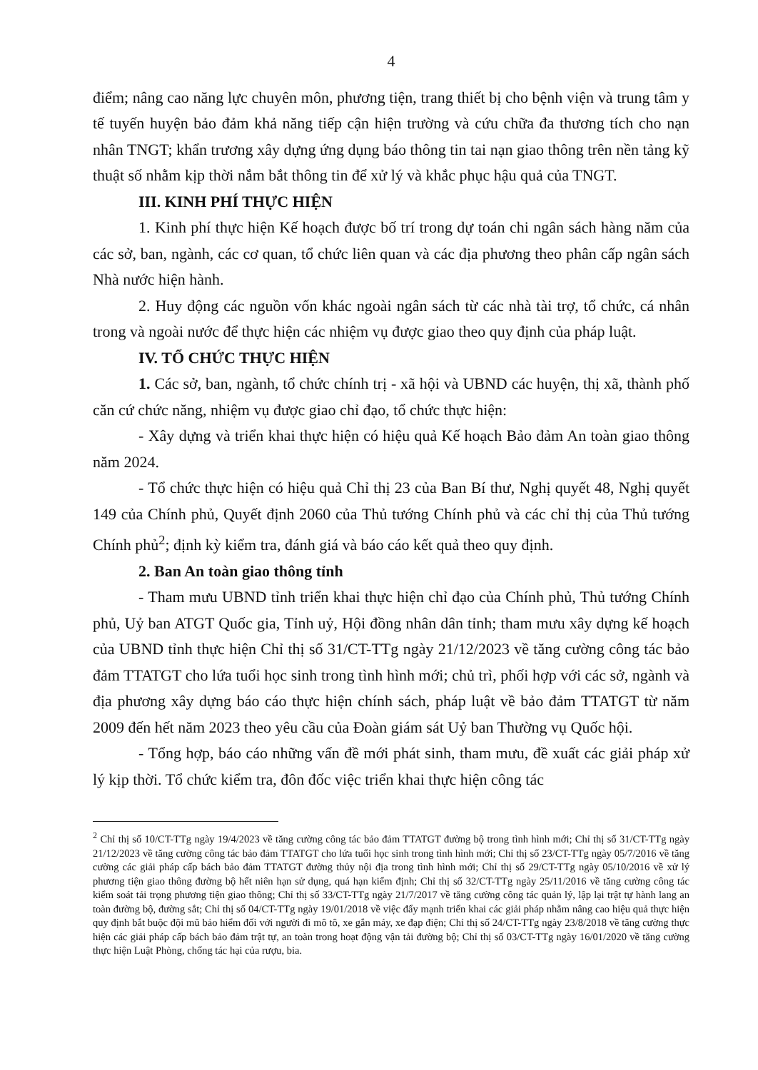4
điểm; nâng cao năng lực chuyên môn, phương tiện, trang thiết bị cho bệnh viện và trung tâm y tế tuyến huyện bảo đảm khả năng tiếp cận hiện trường và cứu chữa đa thương tích cho nạn nhân TNGT; khẩn trương xây dựng ứng dụng báo thông tin tai nạn giao thông trên nền tảng kỹ thuật số nhằm kịp thời nắm bắt thông tin để xử lý và khắc phục hậu quả của TNGT.
III. KINH PHÍ THỰC HIỆN
1. Kinh phí thực hiện Kế hoạch được bố trí trong dự toán chi ngân sách hàng năm của các sở, ban, ngành, các cơ quan, tổ chức liên quan và các địa phương theo phân cấp ngân sách Nhà nước hiện hành.
2. Huy động các nguồn vốn khác ngoài ngân sách từ các nhà tài trợ, tổ chức, cá nhân trong và ngoài nước để thực hiện các nhiệm vụ được giao theo quy định của pháp luật.
IV. TỔ CHỨC THỰC HIỆN
1. Các sở, ban, ngành, tổ chức chính trị - xã hội và UBND các huyện, thị xã, thành phố căn cứ chức năng, nhiệm vụ được giao chỉ đạo, tổ chức thực hiện:
- Xây dựng và triển khai thực hiện có hiệu quả Kế hoạch Bảo đảm An toàn giao thông năm 2024.
- Tổ chức thực hiện có hiệu quả Chỉ thị 23 của Ban Bí thư, Nghị quyết 48, Nghị quyết 149 của Chính phủ, Quyết định 2060 của Thủ tướng Chính phủ và các chỉ thị của Thủ tướng Chính phủ<sup>2</sup>; định kỳ kiểm tra, đánh giá và báo cáo kết quả theo quy định.
2. Ban An toàn giao thông tỉnh
- Tham mưu UBND tỉnh triển khai thực hiện chỉ đạo của Chính phủ, Thủ tướng Chính phủ, Uỷ ban ATGT Quốc gia, Tỉnh uỷ, Hội đồng nhân dân tỉnh; tham mưu xây dựng kế hoạch của UBND tỉnh thực hiện Chỉ thị số 31/CT-TTg ngày 21/12/2023 về tăng cường công tác bảo đảm TTATGT cho lứa tuổi học sinh trong tình hình mới; chủ trì, phối hợp với các sở, ngành và địa phương xây dựng báo cáo thực hiện chính sách, pháp luật về bảo đảm TTATGT từ năm 2009 đến hết năm 2023 theo yêu cầu của Đoàn giám sát Uỷ ban Thường vụ Quốc hội.
- Tổng hợp, báo cáo những vấn đề mới phát sinh, tham mưu, đề xuất các giải pháp xử lý kịp thời. Tổ chức kiểm tra, đôn đốc việc triển khai thực hiện công tác
<sup>2</sup> Chỉ thị số 10/CT-TTg ngày 19/4/2023 về tăng cường công tác bảo đảm TTATGT đường bộ trong tình hình mới; Chỉ thị số 31/CT-TTg ngày 21/12/2023 về tăng cường công tác bảo đảm TTATGT cho lứa tuổi học sinh trong tình hình mới; Chỉ thị số 23/CT-TTg ngày 05/7/2016 về tăng cường các giải pháp cấp bách bảo đảm TTATGT đường thủy nội địa trong tình hình mới; Chỉ thị số 29/CT-TTg ngày 05/10/2016 về xử lý phương tiện giao thông đường bộ hết niên hạn sử dụng, quá hạn kiểm định; Chỉ thị số 32/CT-TTg ngày 25/11/2016 về tăng cường công tác kiểm soát tải trọng phương tiện giao thông; Chỉ thị số 33/CT-TTg ngày 21/7/2017 về tăng cường công tác quản lý, lập lại trật tự hành lang an toàn đường bộ, đường sắt; Chỉ thị số 04/CT-TTg ngày 19/01/2018 về việc đẩy mạnh triển khai các giải pháp nhằm nâng cao hiệu quả thực hiện quy định bắt buộc đội mũ bảo hiểm đối với người đi mô tô, xe gắn máy, xe đạp điện; Chỉ thị số 24/CT-TTg ngày 23/8/2018 về tăng cường thực hiện các giải pháp cấp bách bảo đảm trật tự, an toàn trong hoạt động vận tải đường bộ; Chỉ thị số 03/CT-TTg ngày 16/01/2020 về tăng cường thực hiện Luật Phòng, chống tác hại của rượu, bia.